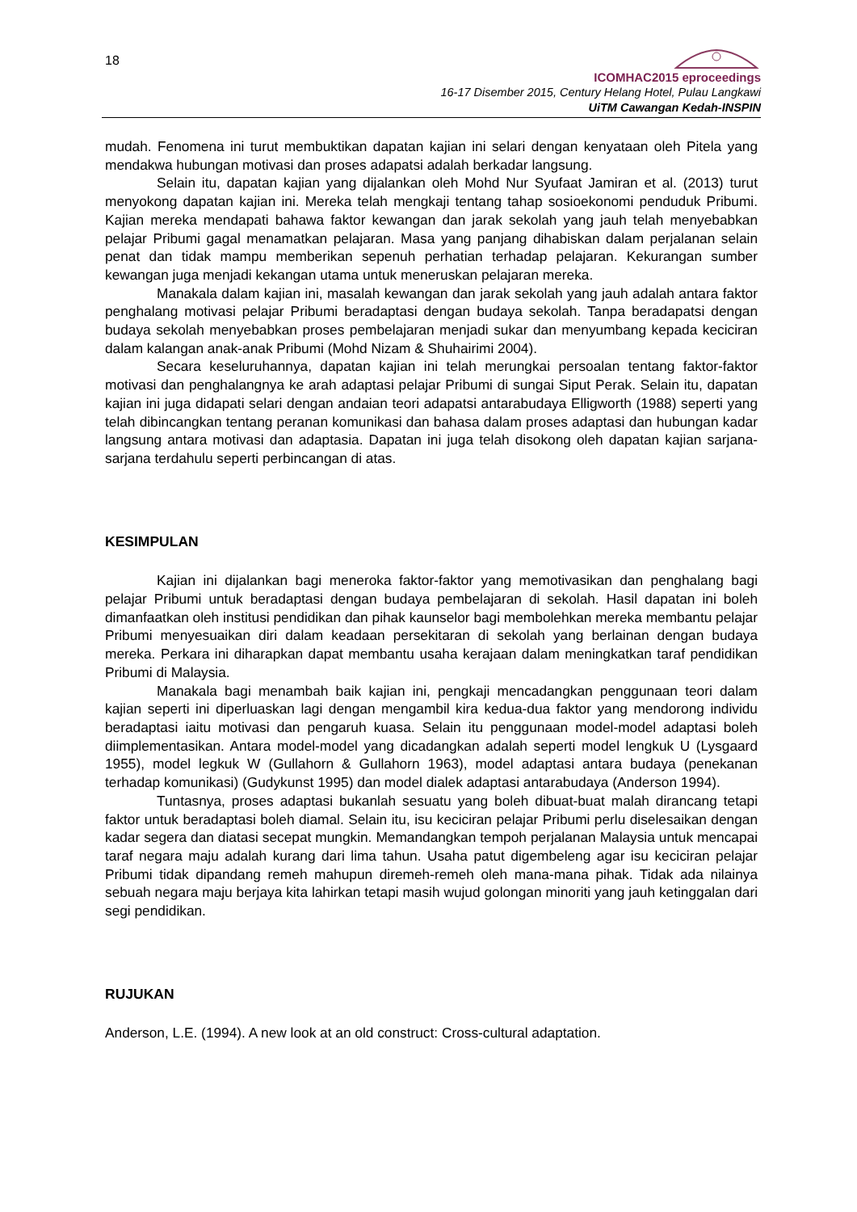18
ICOMHAC2015 eproceedings
16-17 Disember 2015, Century Helang Hotel, Pulau Langkawi
UiTM Cawangan Kedah-INSPIN
mudah. Fenomena ini turut membuktikan dapatan kajian ini selari dengan kenyataan oleh Pitela yang mendakwa hubungan motivasi dan proses adapatsi adalah berkadar langsung.
Selain itu, dapatan kajian yang dijalankan oleh Mohd Nur Syufaat Jamiran et al. (2013) turut menyokong dapatan kajian ini. Mereka telah mengkaji tentang tahap sosioekonomi penduduk Pribumi. Kajian mereka mendapati bahawa faktor kewangan dan jarak sekolah yang jauh telah menyebabkan pelajar Pribumi gagal menamatkan pelajaran. Masa yang panjang dihabiskan dalam perjalanan selain penat dan tidak mampu memberikan sepenuh perhatian terhadap pelajaran. Kekurangan sumber kewangan juga menjadi kekangan utama untuk meneruskan pelajaran mereka.
Manakala dalam kajian ini, masalah kewangan dan jarak sekolah yang jauh adalah antara faktor penghalang motivasi pelajar Pribumi beradaptasi dengan budaya sekolah. Tanpa beradapatsi dengan budaya sekolah menyebabkan proses pembelajaran menjadi sukar dan menyumbang kepada keciciran dalam kalangan anak-anak Pribumi (Mohd Nizam & Shuhairimi 2004).
Secara keseluruhannya, dapatan kajian ini telah merungkai persoalan tentang faktor-faktor motivasi dan penghalangnya ke arah adaptasi pelajar Pribumi di sungai Siput Perak. Selain itu, dapatan kajian ini juga didapati selari dengan andaian teori adapatsi antarabudaya Elligworth (1988) seperti yang telah dibincangkan tentang peranan komunikasi dan bahasa dalam proses adaptasi dan hubungan kadar langsung antara motivasi dan adaptasia. Dapatan ini juga telah disokong oleh dapatan kajian sarjana-sarjana terdahulu seperti perbincangan di atas.
KESIMPULAN
Kajian ini dijalankan bagi meneroka faktor-faktor yang memotivasikan dan penghalang bagi pelajar Pribumi untuk beradaptasi dengan budaya pembelajaran di sekolah. Hasil dapatan ini boleh dimanfaatkan oleh institusi pendidikan dan pihak kaunselor bagi membolehkan mereka membantu pelajar Pribumi menyesuaikan diri dalam keadaan persekitaran di sekolah yang berlainan dengan budaya mereka. Perkara ini diharapkan dapat membantu usaha kerajaan dalam meningkatkan taraf pendidikan Pribumi di Malaysia.
Manakala bagi menambah baik kajian ini, pengkaji mencadangkan penggunaan teori dalam kajian seperti ini diperluaskan lagi dengan mengambil kira kedua-dua faktor yang mendorong individu beradaptasi iaitu motivasi dan pengaruh kuasa. Selain itu penggunaan model-model adaptasi boleh diimplementasikan. Antara model-model yang dicadangkan adalah seperti model lengkuk U (Lysgaard 1955), model legkuk W (Gullahorn & Gullahorn 1963), model adaptasi antara budaya (penekanan terhadap komunikasi) (Gudykunst 1995) dan model dialek adaptasi antarabudaya (Anderson 1994).
Tuntasnya, proses adaptasi bukanlah sesuatu yang boleh dibuat-buat malah dirancang tetapi faktor untuk beradaptasi boleh diamal. Selain itu, isu keciciran pelajar Pribumi perlu diselesaikan dengan kadar segera dan diatasi secepat mungkin. Memandangkan tempoh perjalanan Malaysia untuk mencapai taraf negara maju adalah kurang dari lima tahun. Usaha patut digembeleng agar isu keciciran pelajar Pribumi tidak dipandang remeh mahupun diremeh-remeh oleh mana-mana pihak. Tidak ada nilainya sebuah negara maju berjaya kita lahirkan tetapi masih wujud golongan minoriti yang jauh ketinggalan dari segi pendidikan.
RUJUKAN
Anderson, L.E. (1994). A new look at an old construct: Cross-cultural adaptation.